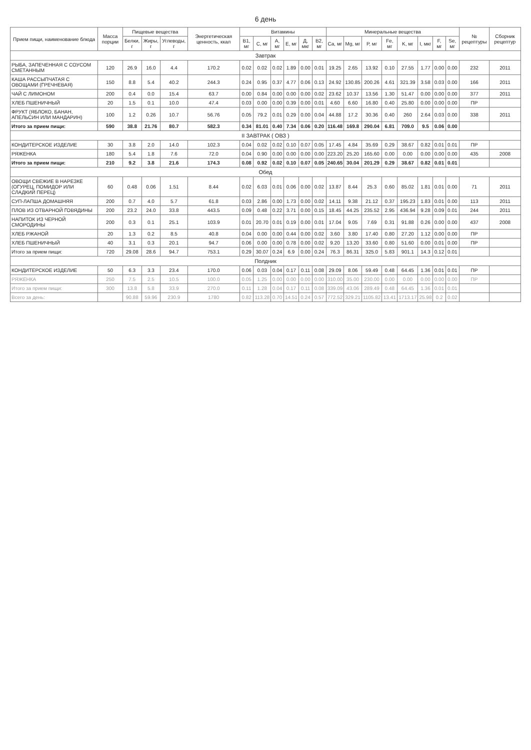6 день
| Прием пищи, наименование блюда | Масса порции | Пищевые вещества | | | Энергетическая ценность, ккал | Витамины | | | | | | Минеральные вещества | | | | | | | | № рецептуры | Сборник рецептур |
| --- | --- | --- | --- | --- | --- | --- | --- | --- | --- | --- | --- | --- | --- | --- | --- | --- | --- | --- | --- | --- | --- |
| | | Белки, г | Жиры, г | Углеводы, г | | B1, мг | C, мг | A, мг | E, мг | Д, мкг | B2, мг | Ca, мг | Mg, мг | P, мг | Fe, мг | K, мг | I, мкг | F, мг | Se, мг | | |
| Завтрак | | | | | | | | | | | | | | | | | | | | | |
| РЫБА, ЗАПЕЧЕННАЯ С СОУСОМ СМЕТАННЫМ | 120 | 26.9 | 16.0 | 4.4 | 170.2 | 0.02 | 0.02 | 0.02 | 1.89 | 0.00 | 0.01 | 19.25 | 2.65 | 13.92 | 0.10 | 27.55 | 1.77 | 0.00 | 0.00 | 232 | 2011 |
| КАША РАССЫПЧАТАЯ С ОВОЩАМИ (ГРЕЧНЕВАЯ) | 150 | 8.8 | 5.4 | 40.2 | 244.3 | 0.24 | 0.95 | 0.37 | 4.77 | 0.06 | 0.13 | 24.92 | 130.85 | 200.26 | 4.61 | 321.39 | 3.58 | 0.03 | 0.00 | 166 | 2011 |
| ЧАЙ С ЛИМОНОМ | 200 | 0.4 | 0.0 | 15.4 | 63.7 | 0.00 | 0.84 | 0.00 | 0.00 | 0.00 | 0.02 | 23.62 | 10.37 | 13.56 | 1.30 | 51.47 | 0.00 | 0.00 | 0.00 | 377 | 2011 |
| ХЛЕБ ПШЕНИЧНЫЙ | 20 | 1.5 | 0.1 | 10.0 | 47.4 | 0.03 | 0.00 | 0.00 | 0.39 | 0.00 | 0.01 | 4.60 | 6.60 | 16.80 | 0.40 | 25.80 | 0.00 | 0.00 | 0.00 | ПР | |
| ФРУКТ (ЯБЛОКО, БАНАН, АПЕЛЬСИН ИЛИ МАНДАРИН) | 100 | 1.2 | 0.26 | 10.7 | 56.76 | 0.05 | 79.2 | 0.01 | 0.29 | 0.00 | 0.04 | 44.88 | 17.2 | 30.36 | 0.40 | 260 | 2.64 | 0.03 | 0.00 | 338 | 2011 |
| Итого за прием пищи: | 590 | 38.8 | 21.76 | 80.7 | 582.3 | 0.34 | 81.01 | 0.40 | 7.34 | 0.06 | 0.20 | 116.48 | 169.8 | 290.04 | 6.81 | 709.0 | 9.5 | 0.06 | 0.00 | | |
| II ЗАВТРАК ( ОВЗ ) | | | | | | | | | | | | | | | | | | | | | |
| КОНДИТЕРСКОЕ ИЗДЕЛИЕ | 30 | 3.8 | 2.0 | 14.0 | 102.3 | 0.04 | 0.02 | 0.02 | 0.10 | 0.07 | 0.05 | 17.45 | 4.84 | 35.69 | 0.29 | 38.67 | 0.82 | 0.01 | 0.01 | ПР | |
| РЯЖЕНКА | 180 | 5.4 | 1.8 | 7.6 | 72.0 | 0.04 | 0.90 | 0.00 | 0.00 | 0.00 | 0.00 | 223.20 | 25.20 | 165.60 | 0.00 | 0.00 | 0.00 | 0.00 | 0.00 | 435 | 2008 |
| Итого за прием пищи: | 210 | 9.2 | 3.8 | 21.6 | 174.3 | 0.08 | 0.92 | 0.02 | 0.10 | 0.07 | 0.05 | 240.65 | 30.04 | 201.29 | 0.29 | 38.67 | 0.82 | 0.01 | 0.01 | | |
| Обед | | | | | | | | | | | | | | | | | | | | | |
| ОВОЩИ СВЕЖИЕ В НАРЕЗКЕ (ОГУРЕЦ, ПОМИДОР ИЛИ СЛАДКИЙ ПЕРЕЦ) | 60 | 0.48 | 0.06 | 1.51 | 8.44 | 0.02 | 6.03 | 0.01 | 0.06 | 0.00 | 0.02 | 13.87 | 8.44 | 25.3 | 0.60 | 85.02 | 1.81 | 0.01 | 0.00 | 71 | 2011 |
| СУП-ЛАПША ДОМАШНЯЯ | 200 | 0.7 | 4.0 | 5.7 | 61.8 | 0.03 | 2.86 | 0.00 | 1.73 | 0.00 | 0.02 | 14.11 | 9.38 | 21.12 | 0.37 | 195.23 | 1.83 | 0.01 | 0.00 | 113 | 2011 |
| ПЛОВ ИЗ ОТВАРНОЙ ГОВЯДИНЫ | 200 | 23.2 | 24.0 | 33.8 | 443.5 | 0.09 | 0.48 | 0.22 | 3.71 | 0.00 | 0.15 | 18.45 | 44.25 | 235.52 | 2.95 | 436.94 | 9.28 | 0.09 | 0.01 | 244 | 2011 |
| НАПИТОК ИЗ ЧЕРНОЙ СМОРОДИНЫ | 200 | 0.3 | 0.1 | 25.1 | 103.9 | 0.01 | 20.70 | 0.01 | 0.19 | 0.00 | 0.01 | 17.04 | 9.05 | 7.69 | 0.31 | 91.88 | 0.26 | 0.00 | 0.00 | 437 | 2008 |
| ХЛЕБ РЖАНОЙ | 20 | 1.3 | 0.2 | 8.5 | 40.8 | 0.04 | 0.00 | 0.00 | 0.44 | 0.00 | 0.02 | 3.60 | 3.80 | 17.40 | 0.80 | 27.20 | 1.12 | 0.00 | 0.00 | ПР | |
| ХЛЕБ ПШЕНИЧНЫЙ | 40 | 3.1 | 0.3 | 20.1 | 94.7 | 0.06 | 0.00 | 0.00 | 0.78 | 0.00 | 0.02 | 9.20 | 13.20 | 33.60 | 0.80 | 51.60 | 0.00 | 0.01 | 0.00 | ПР | |
| Итого за прием пищи: | 720 | 29.08 | 28.6 | 94.7 | 753.1 | 0.29 | 30.07 | 0.24 | 6.9 | 0.00 | 0.24 | 76.3 | 86.31 | 325.0 | 5.83 | 901.1 | 14.3 | 0.12 | 0.01 | | |
| Полдник | | | | | | | | | | | | | | | | | | | | | |
| КОНДИТЕРСКОЕ ИЗДЕЛИЕ | 50 | 6.3 | 3.3 | 23.4 | 170.0 | 0.06 | 0.03 | 0.04 | 0.17 | 0.11 | 0.08 | 29.09 | 8.06 | 59.49 | 0.48 | 64.45 | 1.36 | 0.01 | 0.01 | ПР | |
| РЯЖЕНКА | 250 | 7.5 | 2.5 | 10.5 | 100.0 | 0.05 | 1.25 | 0.00 | 0.00 | 0.00 | 0.00 | 310.00 | 35.00 | 230.00 | 0.00 | 0.00 | 0.00 | 0.00 | 0.00 | ПР | |
| Итого за прием пищи: | 300 | 13.8 | 5.8 | 33.9 | 270.0 | 0.11 | 1.28 | 0.04 | 0.17 | 0.11 | 0.08 | 339.09 | 43.06 | 289.49 | 0.48 | 64.45 | 1.36 | 0.01 | 0.01 | | |
| Всего за день: | | 90.88 | 59.96 | 230.9 | 1780 | 0.82 | 113.28 | 0.70 | 14.51 | 0.24 | 0.57 | 772.52 | 329.21 | 1105.82 | 13.41 | 1713.17 | 25.98 | 0.2 | 0.02 | | |